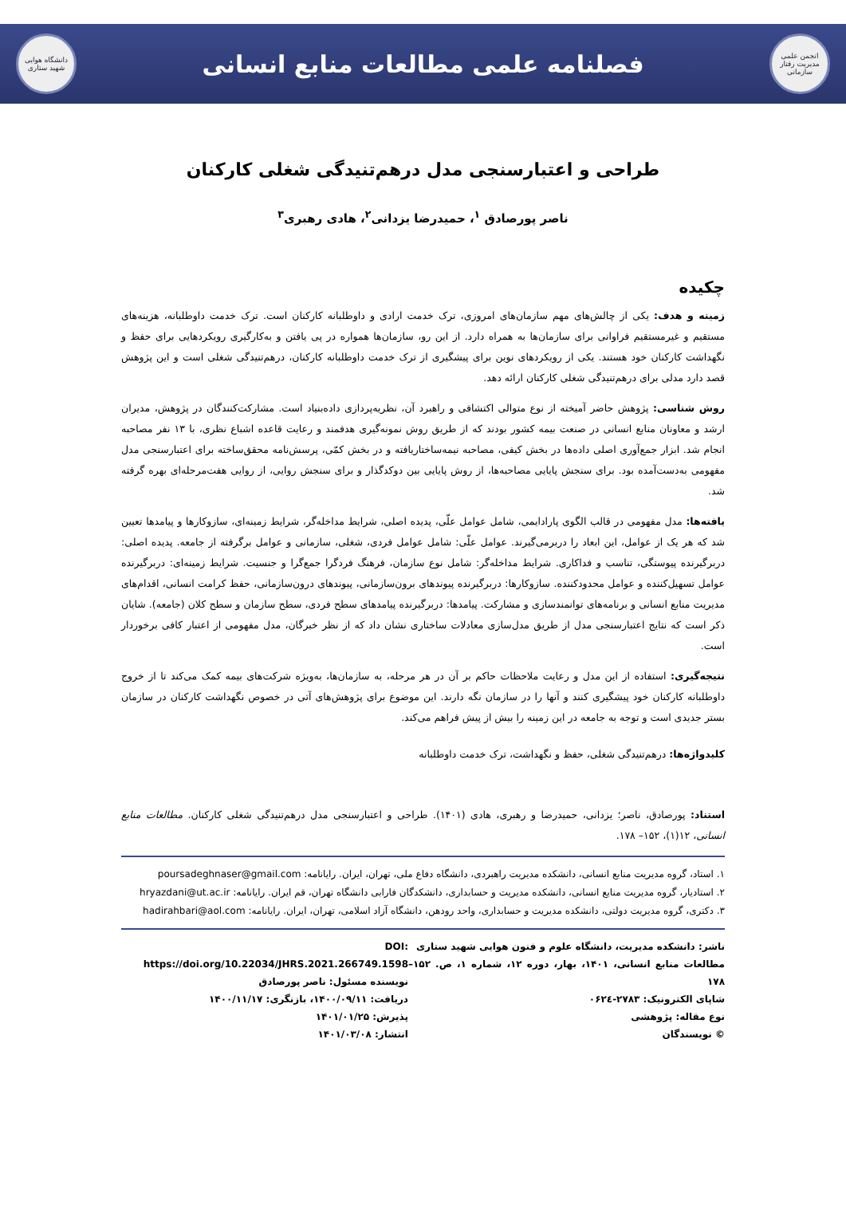انجمن علمی مدیریت رفتار سازمانی
فصلنامه علمی مطالعات منابع انسانی
دانشگاه هوایی شهید ستاری
طراحی و اعتبارسنجی مدل درهم‌تنیدگی شغلی کارکنان
ناصر پورصادق <sup>۱</sup>، حمیدرضا یزدانی<sup>۲</sup>، هادی رهبری<sup>۳</sup>
چکیده
زمینه و هدف: یکی از چالش‌های مهم سازمان‌های امروزی، ترک خدمت ارادی و داوطلبانه کارکنان است. ترک خدمت داوطلبانه، هزینه‌های مستقیم و غیرمستقیم فراوانی برای سازمان‌ها به همراه دارد. از این رو، سازمان‌ها همواره در پی یافتن و به‌کارگیری رویکردهایی برای حفظ و نگهداشت کارکنان خود هستند. یکی از رویکردهای نوین برای پیشگیری از ترک خدمت داوطلبانه کارکنان، درهم‌تنیدگی شغلی است و این پژوهش قصد دارد مدلی برای درهم‌تنیدگی شغلی کارکنان ارائه دهد.
روش شناسی: پژوهش حاضر آمیخته از نوع متوالی اکتشافی و راهبرد آن، نظریه‌پردازی داده‌بنیاد است. مشارکت‌کنندگان در پژوهش، مدیران ارشد و معاونان منابع انسانی در صنعت بیمه کشور بودند که از طریق روش نمونه‌گیری هدفمند و رعایت قاعده اشباع نظری، با ۱۳ نفر مصاحبه انجام شد. ابزار جمع‌آوری اصلی داده‌ها در بخش کیفی، مصاحبه نیمه‌ساختاریافته و در بخش کمّی، پرسش‌نامه محقق‌ساخته برای اعتبارسنجی مدل مفهومی به‌دست‌آمده بود. برای سنجش پایایی مصاحبه‌ها، از روش پایایی بین دوکدگذار و برای سنجش روایی، از روایی هفت‌مرحله‌ای بهره گرفته شد.
یافته‌ها: مدل مفهومی در قالب الگوی پارادایمی، شامل عوامل علّی، پدیده اصلی، شرایط مداخله‌گر، شرایط زمینه‌ای، سازوکارها و پیامدها تعیین شد که هر یک از عوامل، این ابعاد را دربرمی‌گیرند. عوامل علّی: شامل عوامل فردی، شغلی، سازمانی و عوامل برگرفته از جامعه. پدیده اصلی: دربرگیرنده پیوستگی، تناسب و فداکاری. شرایط مداخله‌گر: شامل نوع سازمان، فرهنگ فردگرا جمع‌گرا و جنسیت. شرایط زمینه‌ای: دربرگیرنده عوامل تسهیل‌کننده و عوامل محدودکننده. سازوکارها: دربرگیرنده پیوندهای برون‌سازمانی، پیوندهای درون‌سازمانی، حفظ کرامت انسانی، اقدام‌های مدیریت منابع انسانی و برنامه‌های توانمندسازی و مشارکت. پیامدها: دربرگیرنده پیامدهای سطح فردی، سطح سازمان و سطح کلان (جامعه). شایان ذکر است که نتایج اعتبارسنجی مدل از طریق مدل‌سازی معادلات ساختاری نشان داد که از نظر خبرگان، مدل مفهومی از اعتبار کافی برخوردار است.
نتیجه‌گیری: استفاده از این مدل و رعایت ملاحظات حاکم بر آن در هر مرحله، به سازمان‌ها، به‌ویژه شرکت‌های بیمه کمک می‌کند تا از خروج داوطلبانه کارکنان خود پیشگیری کنند و آنها را در سازمان نگه دارند. این موضوع برای پژوهش‌های آتی در خصوص نگهداشت کارکنان در سازمان بستر جدیدی است و توجه به جامعه در این زمینه را بیش از پیش فراهم می‌کند.
کلیدواژه‌ها: درهم‌تنیدگی شغلی، حفظ و نگهداشت، ترک خدمت داوطلبانه
استناد: پورصادق، ناصر؛ یزدانی، حمیدرضا و رهبری، هادی (۱۴۰۱). طراحی و اعتبارسنجی مدل درهم‌تنیدگی شغلی کارکنان. مطالعات منابع انسانی، ۱۲(۱)، ۱۵۲– ۱۷۸.
۱. استاد، گروه مدیریت منابع انسانی، دانشکده مدیریت راهبردی، دانشگاه دفاع ملی، تهران، ایران. رایانامه: poursadeghnaser@gmail.com
۲. استادیار، گروه مدیریت منابع انسانی، دانشکده مدیریت و حسابداری، دانشکدگان فارابی دانشگاه تهران، قم ایران. رایانامه: hryazdani@ut.ac.ir
۳. دکتری، گروه مدیریت دولتی، دانشکده مدیریت و حسابداری، واحد رودهن، دانشگاه آزاد اسلامی، تهران، ایران. رایانامه: hadirahbari@aol.com
ناشر: دانشکده مدیریت، دانشگاه علوم و فنون هوایی شهید ستاری
مطالعات منابع انسانی، ۱۴۰۱، بهار، دوره ۱۲، شماره ۱، ص. ۱۵۲– ۱۷۸
شاپای الکترونیک: ۲۷۸۳-۰۶۲٤
نوع مقاله: پژوهشی
© نویسندگان
DOI: https://doi.org/10.22034/JHRS.2021.266749.1598
نویسنده مسئول: ناصر پورصادق
دریافت: ۱۴۰۰/۰۹/۱۱، بازنگری: ۱۴۰۰/۱۱/۱۷
پذیرش: ۱۴۰۱/۰۱/۲۵
انتشار: ۱۴۰۱/۰۳/۰۸